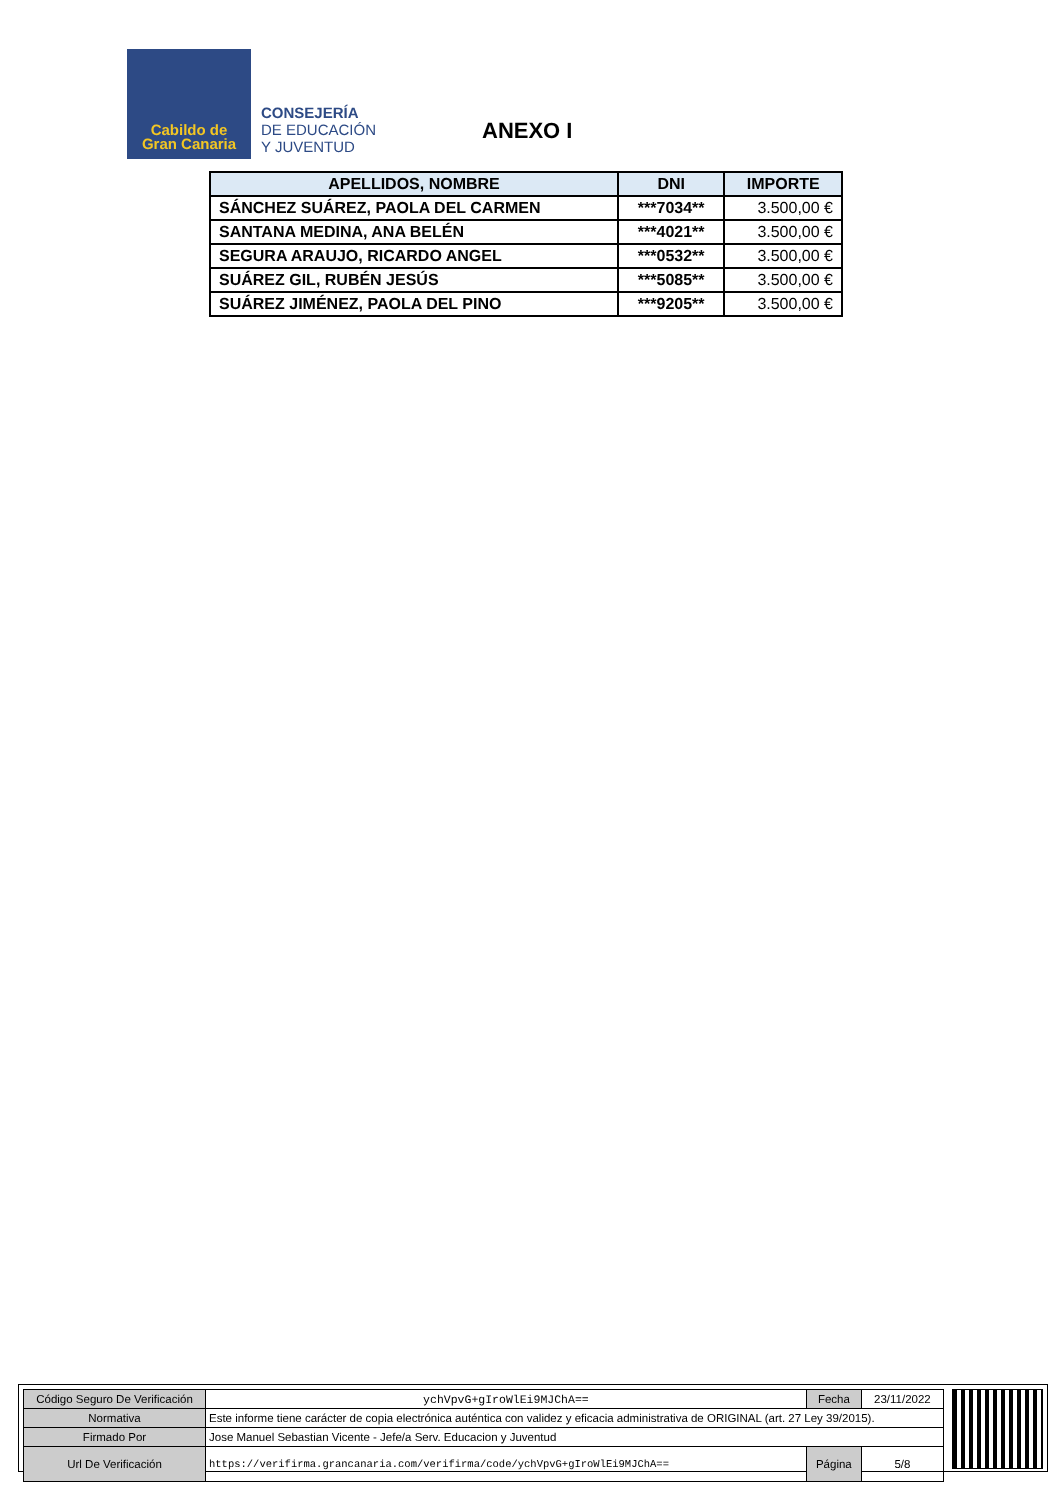Cabildo de
Gran Canaria
CONSEJERÍA
DE EDUCACIÓN
Y JUVENTUD
ANEXO I
| APELLIDOS, NOMBRE | DNI | IMPORTE |
| --- | --- | --- |
| SÁNCHEZ SUÁREZ, PAOLA DEL CARMEN | ***7034** | 3.500,00 € |
| SANTANA MEDINA, ANA BELÉN | ***4021** | 3.500,00 € |
| SEGURA ARAUJO, RICARDO ANGEL | ***0532** | 3.500,00 € |
| SUÁREZ GIL, RUBÉN JESÚS | ***5085** | 3.500,00 € |
| SUÁREZ JIMÉNEZ, PAOLA DEL PINO | ***9205** | 3.500,00 € |
| Código Seguro De Verificación | ychVpvG+gIroWlEi9MJChA== | Fecha | 23/11/2022 |
| Normativa | Este informe tiene carácter de copia electrónica auténtica con validez y eficacia administrativa de ORIGINAL (art. 27 Ley 39/2015). | | |
| Firmado Por | Jose Manuel Sebastian Vicente - Jefe/a Serv. Educacion y Juventud | | |
| Url De Verificación | https://verifirma.grancanaria.com/verifirma/code/ychVpvG+gIroWlEi9MJChA== | Página | 5/8 |